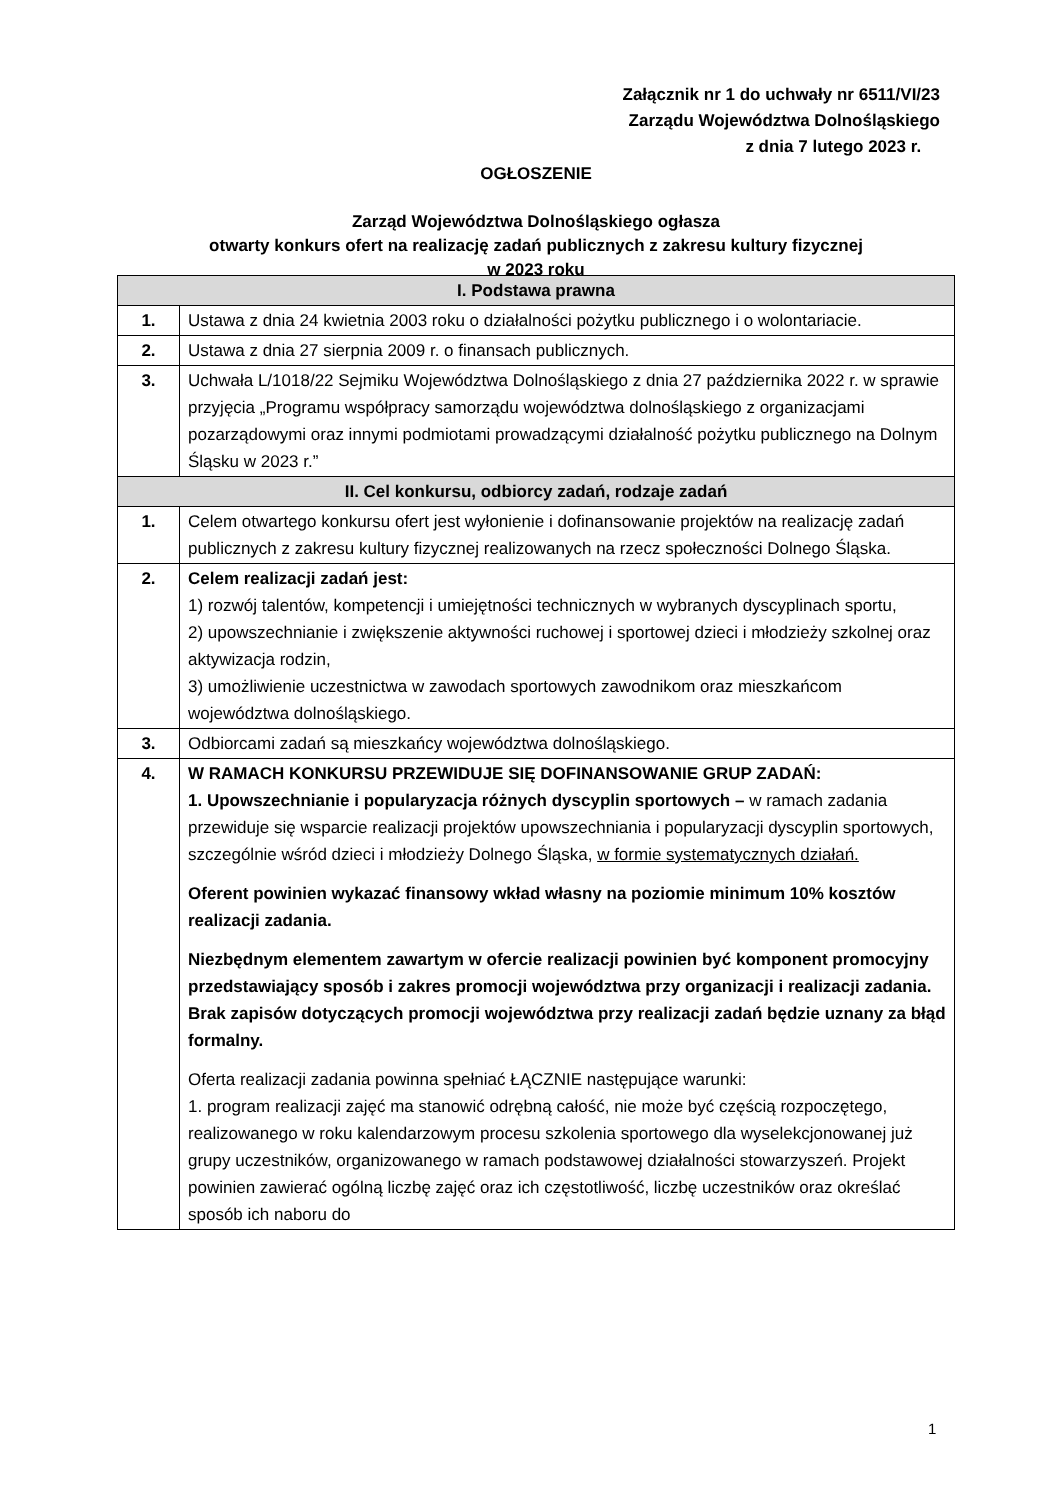Załącznik nr 1 do uchwały nr 6511/VI/23
Zarządu Województwa Dolnośląskiego
z dnia 7 lutego 2023 r.
OGŁOSZENIE
Zarząd Województwa Dolnośląskiego ogłasza
otwarty konkurs ofert na realizację zadań publicznych z zakresu kultury fizycznej
w 2023 roku
| I. Podstawa prawna | |
| --- | --- |
| 1. | Ustawa z dnia 24 kwietnia 2003 roku o działalności pożytku publicznego i o wolontariacie. |
| 2. | Ustawa z dnia 27 sierpnia 2009 r. o finansach publicznych. |
| 3. | Uchwała L/1018/22 Sejmiku Województwa Dolnośląskiego z dnia 27 października 2022 r. w sprawie przyjęcia „Programu współpracy samorządu województwa dolnośląskiego z organizacjami pozarządowymi oraz innymi podmiotami prowadzącymi działalność pożytku publicznego na Dolnym Śląsku w 2023 r.” |
| II. Cel konkursu, odbiorcy zadań, rodzaje zadań | |
| 1. | Celem otwartego konkursu ofert jest wyłonienie i dofinansowanie projektów na realizację zadań publicznych z zakresu kultury fizycznej realizowanych na rzecz społeczności Dolnego Śląska. |
| 2. | Celem realizacji zadań jest: 1) rozwój talentów, kompetencji i umiejętności technicznych w wybranych dyscyplinach sportu, 2) upowszechnianie i zwiększenie aktywności ruchowej i sportowej dzieci i młodzieży szkolnej oraz aktywizacja rodzin, 3) umożliwienie uczestnictwa w zawodach sportowych zawodnikom oraz mieszkańcom województwa dolnośląskiego. |
| 3. | Odbiorcami zadań są mieszkańcy województwa dolnośląskiego. |
| 4. | W RAMACH KONKURSU PRZEWIDUJE SIĘ DOFINANSOWANIE GRUP ZADAŃ: 1. Upowszechnianie i popularyzacja różnych dyscyplin sportowych – w ramach zadania przewiduje się wsparcie realizacji projektów upowszechniania i popularyzacji dyscyplin sportowych, szczególnie wśród dzieci i młodzieży Dolnego Śląska, w formie systematycznych działań. Oferent powinien wykazać finansowy wkład własny na poziomie minimum 10% kosztów realizacji zadania. Niezbędnym elementem zawartym w ofercie realizacji powinien być komponent promocyjny przedstawiający sposób i zakres promocji województwa przy organizacji i realizacji zadania. Brak zapisów dotyczących promocji województwa przy realizacji zadań będzie uznany za błąd formalny. Oferta realizacji zadania powinna spełniać ŁĄCZNIE następujące warunki: 1. program realizacji zajęć ma stanowić odrębną całość, nie może być częścią rozpoczętego, realizowanego w roku kalendarzowym procesu szkolenia sportowego dla wyselekcjonowanej już grupy uczestników, organizowanego w ramach podstawowej działalności stowarzyszeń. Projekt powinien zawierać ogólną liczbę zajęć oraz ich częstotliwość, liczbę uczestników oraz określać sposób ich naboru do |
1